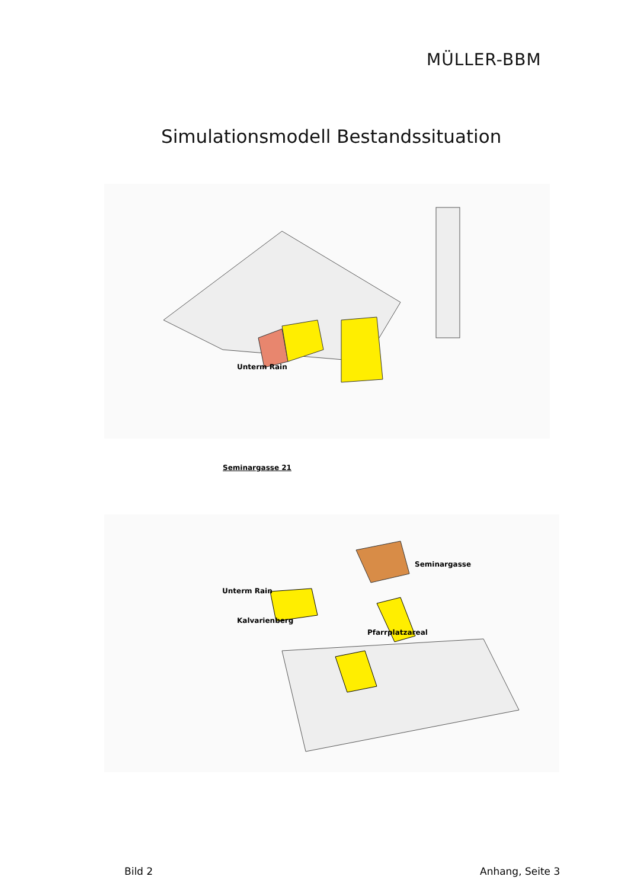MÜLLER-BBM
Simulationsmodell Bestandssituation
Unterm Rain
Seminargasse 21
Unterm Rain
Kalvarienberg
Pfarrplatzareal
Seminargasse
Bild 2 Anhang, Seite 3